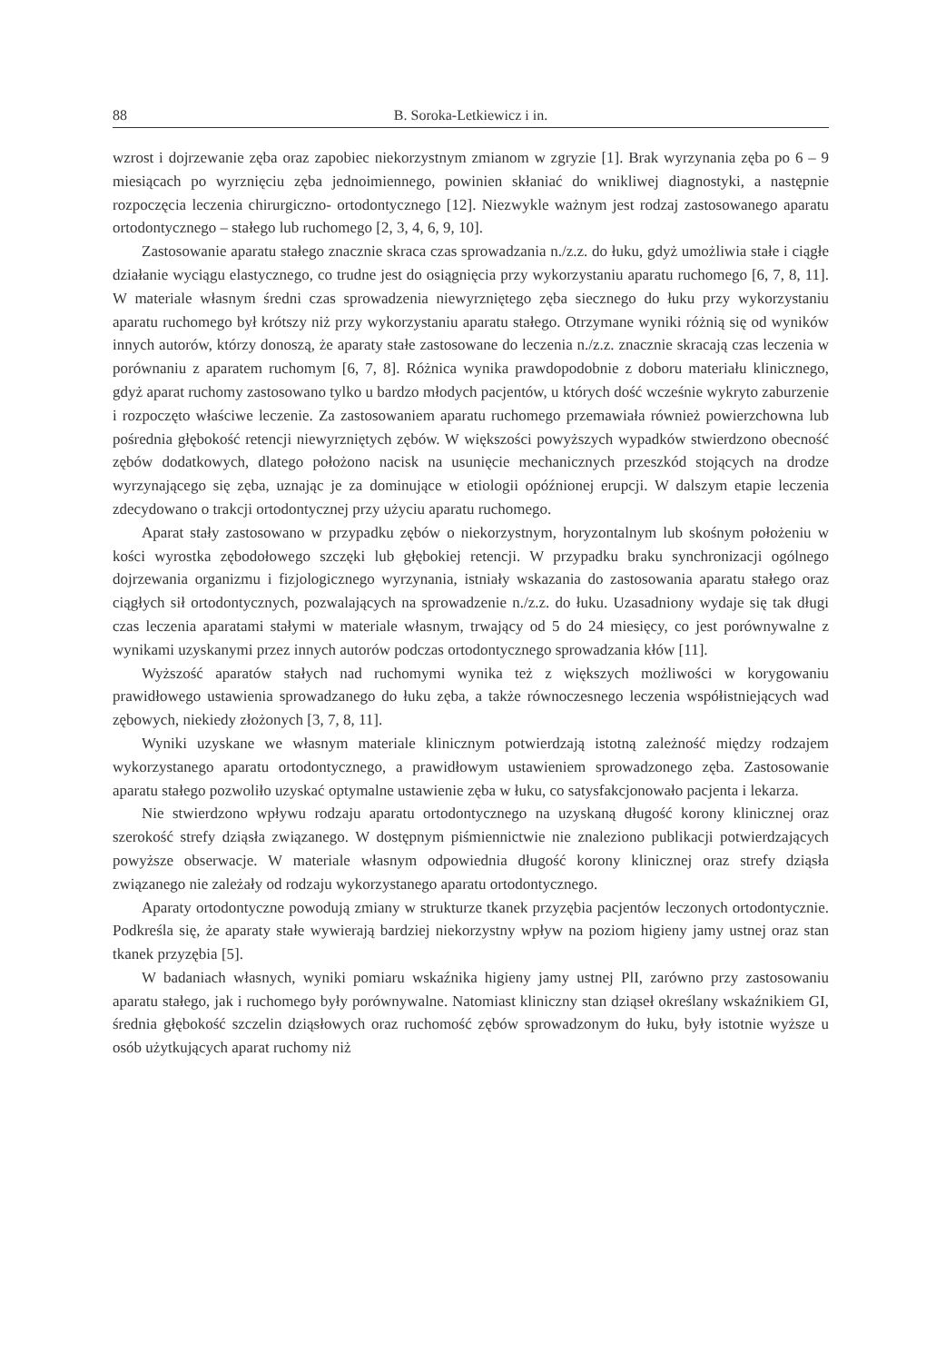88 B. Soroka-Letkiewicz i in.
wzrost i dojrzewanie zęba oraz zapobiec niekorzystnym zmianom w zgryzie [1]. Brak wyrzynania zęba po 6 – 9 miesiącach po wyrznięciu zęba jednoimiennego, powinien skłaniać do wnikliwej diagnostyki, a następnie rozpoczęcia leczenia chirurgiczno- ortodontycznego [12]. Niezwykle ważnym jest rodzaj zastosowanego aparatu ortodontycznego – stałego lub ruchomego [2, 3, 4, 6, 9, 10].
Zastosowanie aparatu stałego znacznie skraca czas sprowadzania n./z.z. do łuku, gdyż umożliwia stałe i ciągłe działanie wyciągu elastycznego, co trudne jest do osiągnięcia przy wykorzystaniu aparatu ruchomego [6, 7, 8, 11]. W materiale własnym średni czas sprowadzenia niewyrzniętego zęba siecznego do łuku przy wykorzystaniu aparatu ruchomego był krótszy niż przy wykorzystaniu aparatu stałego. Otrzymane wyniki różnią się od wyników innych autorów, którzy donoszą, że aparaty stałe zastosowane do leczenia n./z.z. znacznie skracają czas leczenia w porównaniu z aparatem ruchomym [6, 7, 8]. Różnica wynika prawdopodobnie z doboru materiału klinicznego, gdyż aparat ruchomy zastosowano tylko u bardzo młodych pacjentów, u których dość wcześnie wykryto zaburzenie i rozpoczęto właściwe leczenie. Za zastosowaniem aparatu ruchomego przemawiała również powierzchowna lub pośrednia głębokość retencji niewyrzniętych zębów. W większości powyższych wypadków stwierdzono obecność zębów dodatkowych, dlatego położono nacisk na usunięcie mechanicznych przeszkód stojących na drodze wyrzynającego się zęba, uznając je za dominujące w etiologii opóźnionej erupcji. W dalszym etapie leczenia zdecydowano o trakcji ortodontycznej przy użyciu aparatu ruchomego.
Aparat stały zastosowano w przypadku zębów o niekorzystnym, horyzontalnym lub skośnym położeniu w kości wyrostka zębodołowego szczęki lub głębokiej retencji. W przypadku braku synchronizacji ogólnego dojrzewania organizmu i fizjologicznego wyrzynania, istniały wskazania do zastosowania aparatu stałego oraz ciągłych sił ortodontycznych, pozwalających na sprowadzenie n./z.z. do łuku. Uzasadniony wydaje się tak długi czas leczenia aparatami stałymi w materiale własnym, trwający od 5 do 24 miesięcy, co jest porównywalne z wynikami uzyskanymi przez innych autorów podczas ortodontycznego sprowadzania kłów [11].
Wyższość aparatów stałych nad ruchomymi wynika też z większych możliwości w korygowaniu prawidłowego ustawienia sprowadzanego do łuku zęba, a także równoczesnego leczenia współistniejących wad zębowych, niekiedy złożonych [3, 7, 8, 11].
Wyniki uzyskane we własnym materiale klinicznym potwierdzają istotną zależność między rodzajem wykorzystanego aparatu ortodontycznego, a prawidłowym ustawieniem sprowadzonego zęba. Zastosowanie aparatu stałego pozwoliło uzyskać optymalne ustawienie zęba w łuku, co satysfakcjonowało pacjenta i lekarza.
Nie stwierdzono wpływu rodzaju aparatu ortodontycznego na uzyskaną długość korony klinicznej oraz szerokość strefy dziąsła związanego. W dostępnym piśmiennictwie nie znaleziono publikacji potwierdzających powyższe obserwacje. W materiale własnym odpowiednia długość korony klinicznej oraz strefy dziąsła związanego nie zależały od rodzaju wykorzystanego aparatu ortodontycznego.
Aparaty ortodontyczne powodują zmiany w strukturze tkanek przyzębia pacjentów leczonych ortodontycznie. Podkreśla się, że aparaty stałe wywierają bardziej niekorzystny wpływ na poziom higieny jamy ustnej oraz stan tkanek przyzębia [5].
W badaniach własnych, wyniki pomiaru wskaźnika higieny jamy ustnej PlI, zarówno przy zastosowaniu aparatu stałego, jak i ruchomego były porównywalne. Natomiast kliniczny stan dziąseł określany wskaźnikiem GI, średnia głębokość szczelin dziąsłowych oraz ruchomość zębów sprowadzonym do łuku, były istotnie wyższe u osób użytkujących aparat ruchomy niż